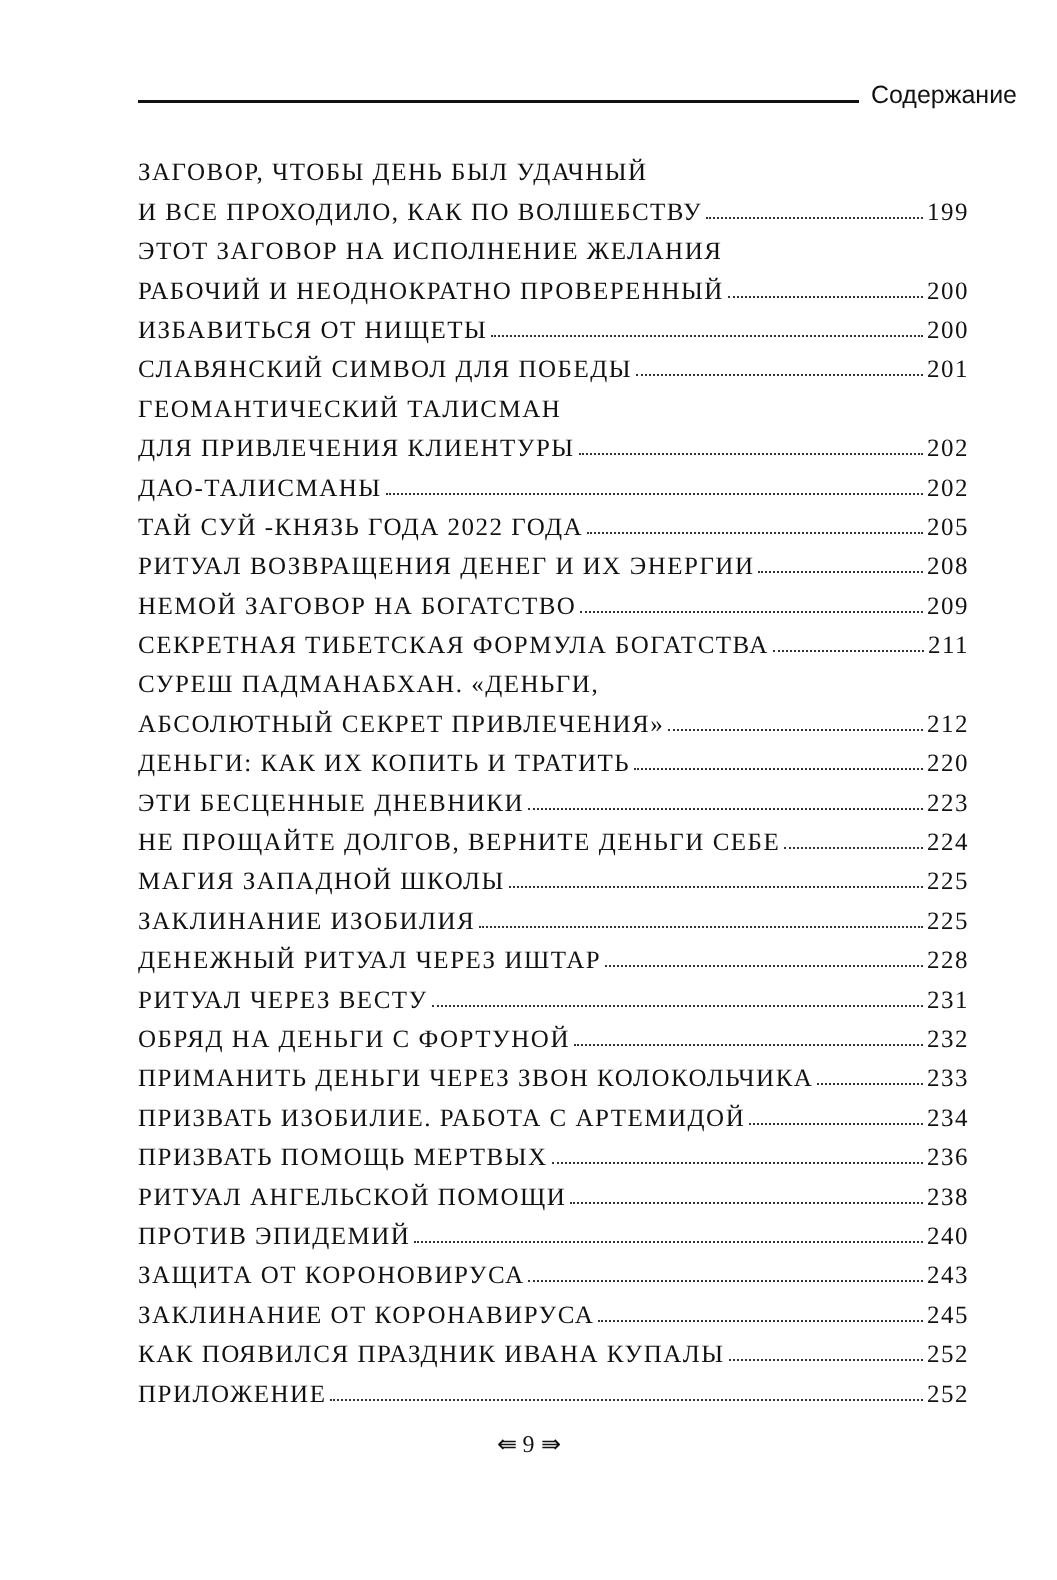Содержание
ЗАГОВОР, ЧТОБЫ ДЕНЬ БЫЛ УДАЧНЫЙ
И ВСЕ ПРОХОДИЛО, КАК ПО ВОЛШЕБСТВУ 199
ЭТОТ ЗАГОВОР НА ИСПОЛНЕНИЕ ЖЕЛАНИЯ
РАБОЧИЙ И НЕОДНОКРАТНО ПРОВЕРЕННЫЙ 200
ИЗБАВИТЬСЯ ОТ НИЩЕТЫ 200
СЛАВЯНСКИЙ СИМВОЛ ДЛЯ ПОБЕДЫ 201
ГЕОМАНТИЧЕСКИЙ ТАЛИСМАН
ДЛЯ ПРИВЛЕЧЕНИЯ КЛИЕНТУРЫ 202
ДАО-ТАЛИСМАНЫ 202
ТАЙ СУЙ -КНЯЗЬ ГОДА 2022 ГОДА 205
РИТУАЛ ВОЗВРАЩЕНИЯ ДЕНЕГ И ИХ ЭНЕРГИИ 208
НЕМОЙ ЗАГОВОР НА БОГАТСТВО 209
СЕКРЕТНАЯ ТИБЕТСКАЯ ФОРМУЛА БОГАТСТВА 211
СУРЕШ ПАДМАНАБХАН. «ДЕНЬГИ,
АБСОЛЮТНЫЙ СЕКРЕТ ПРИВЛЕЧЕНИЯ» 212
ДЕНЬГИ: КАК ИХ КОПИТЬ И ТРАТИТЬ 220
ЭТИ БЕСЦЕННЫЕ ДНЕВНИКИ 223
НЕ ПРОЩАЙТЕ ДОЛГОВ, ВЕРНИТЕ ДЕНЬГИ СЕБЕ 224
МАГИЯ ЗАПАДНОЙ ШКОЛЫ 225
ЗАКЛИНАНИЕ ИЗОБИЛИЯ 225
ДЕНЕЖНЫЙ РИТУАЛ ЧЕРЕЗ ИШТАР 228
РИТУАЛ ЧЕРЕЗ ВЕСТУ 231
ОБРЯД НА ДЕНЬГИ С ФОРТУНОЙ 232
ПРИМАНИТЬ ДЕНЬГИ ЧЕРЕЗ ЗВОН КОЛОКОЛЬЧИКА 233
ПРИЗВАТЬ ИЗОБИЛИЕ. РАБОТА С АРТЕМИДОЙ 234
ПРИЗВАТЬ ПОМОЩЬ МЕРТВЫХ 236
РИТУАЛ АНГЕЛЬСКОЙ ПОМОЩИ 238
ПРОТИВ ЭПИДЕМИЙ 240
ЗАЩИТА ОТ КОРОНОВИРУСА 243
ЗАКЛИНАНИЕ ОТ КОРОНАВИРУСА 245
КАК ПОЯВИЛСЯ ПРАЗДНИК ИВАНА КУПАЛЫ 252
ПРИЛОЖЕНИЕ 252
⇚ 9 ⇛